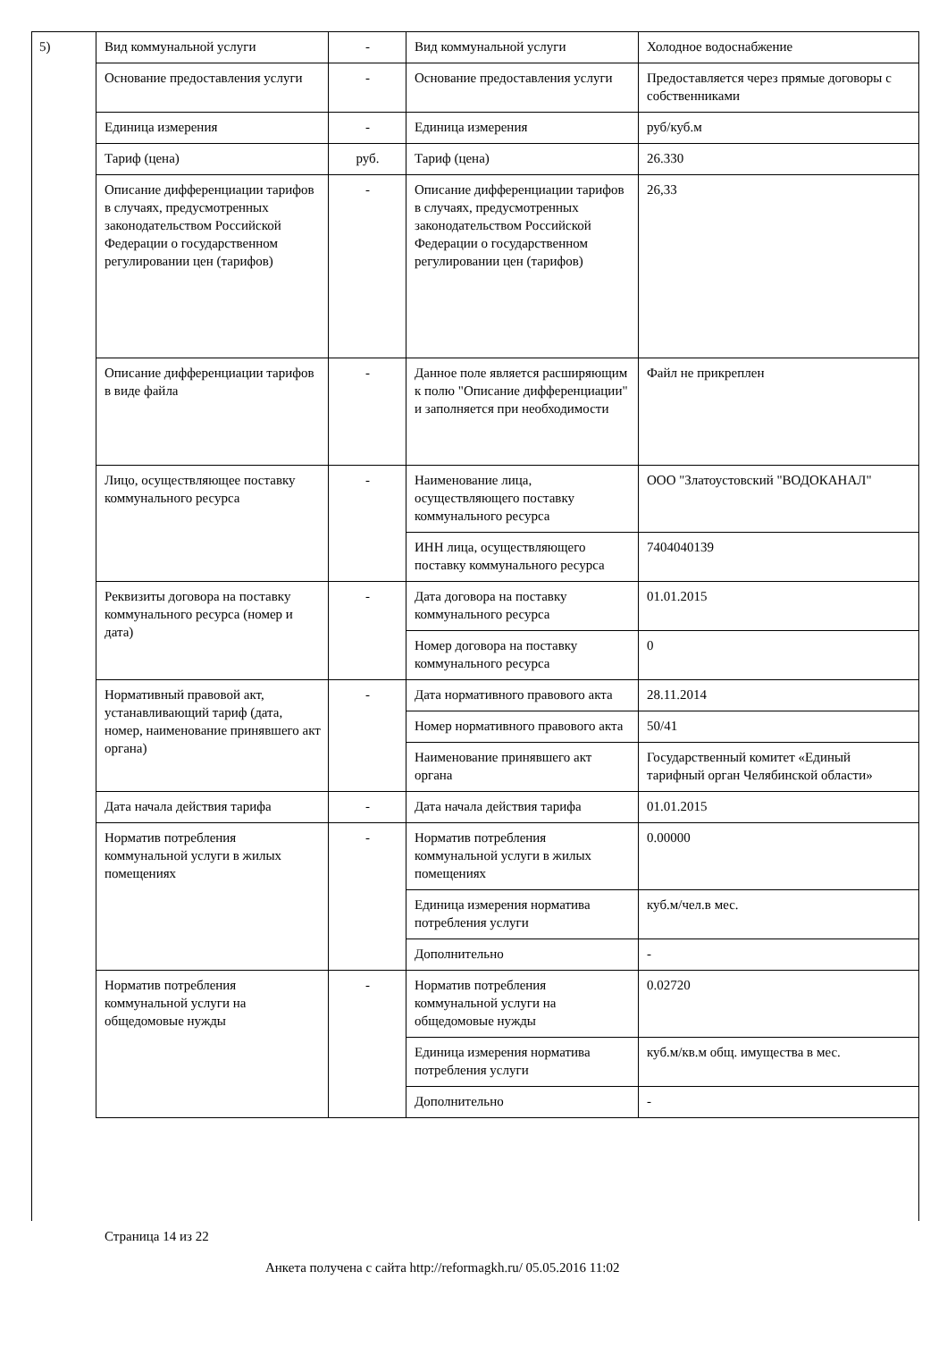5)
| Вид коммунальной услуги | - | Вид коммунальной услуги | Холодное водоснабжение |
| Основание предоставления услуги | - | Основание предоставления услуги | Предоставляется через прямые договоры с собственниками |
| Единица измерения | - | Единица измерения | руб/куб.м |
| Тариф (цена) | руб. | Тариф (цена) | 26.330 |
| Описание дифференциации тарифов в случаях, предусмотренных законодательством Российской Федерации о государственном регулировании цен (тарифов) | - | Описание дифференциации тарифов в случаях, предусмотренных законодательством Российской Федерации о государственном регулировании цен (тарифов) | 26,33 |
| Описание дифференциации тарифов в виде файла | - | Данное поле является расширяющим к полю "Описание дифференциации" и заполняется при необходимости | Файл не прикреплен |
| Лицо, осуществляющее поставку коммунального ресурса | - | Наименование лица, осуществляющего поставку коммунального ресурса | ООО "Златоустовский "ВОДОКАНАЛ" |
| | | ИНН лица, осуществляющего поставку коммунального ресурса | 7404040139 |
| Реквизиты договора на поставку коммунального ресурса (номер и дата) | - | Дата договора на поставку коммунального ресурса | 01.01.2015 |
| | | Номер договора на поставку коммунального ресурса | 0 |
| Нормативный правовой акт, устанавливающий тариф (дата, номер, наименование принявшего акт органа) | - | Дата нормативного правового акта | 28.11.2014 |
| | | Номер нормативного правового акта | 50/41 |
| | | Наименование принявшего акт органа | Государственный комитет «Единый тарифный орган Челябинской области» |
| Дата начала действия тарифа | - | Дата начала действия тарифа | 01.01.2015 |
| Норматив потребления коммунальной услуги в жилых помещениях | - | Норматив потребления коммунальной услуги в жилых помещениях | 0.00000 |
| | | Единица измерения норматива потребления услуги | куб.м/чел.в мес. |
| | | Дополнительно | - |
| Норматив потребления коммунальной услуги на общедомовые нужды | - | Норматив потребления коммунальной услуги на общедомовые нужды | 0.02720 |
| | | Единица измерения норматива потребления услуги | куб.м/кв.м общ. имущества в мес. |
| | | Дополнительно | - |
Страница 14 из 22
Анкета получена с сайта http://reformagkh.ru/ 05.05.2016 11:02